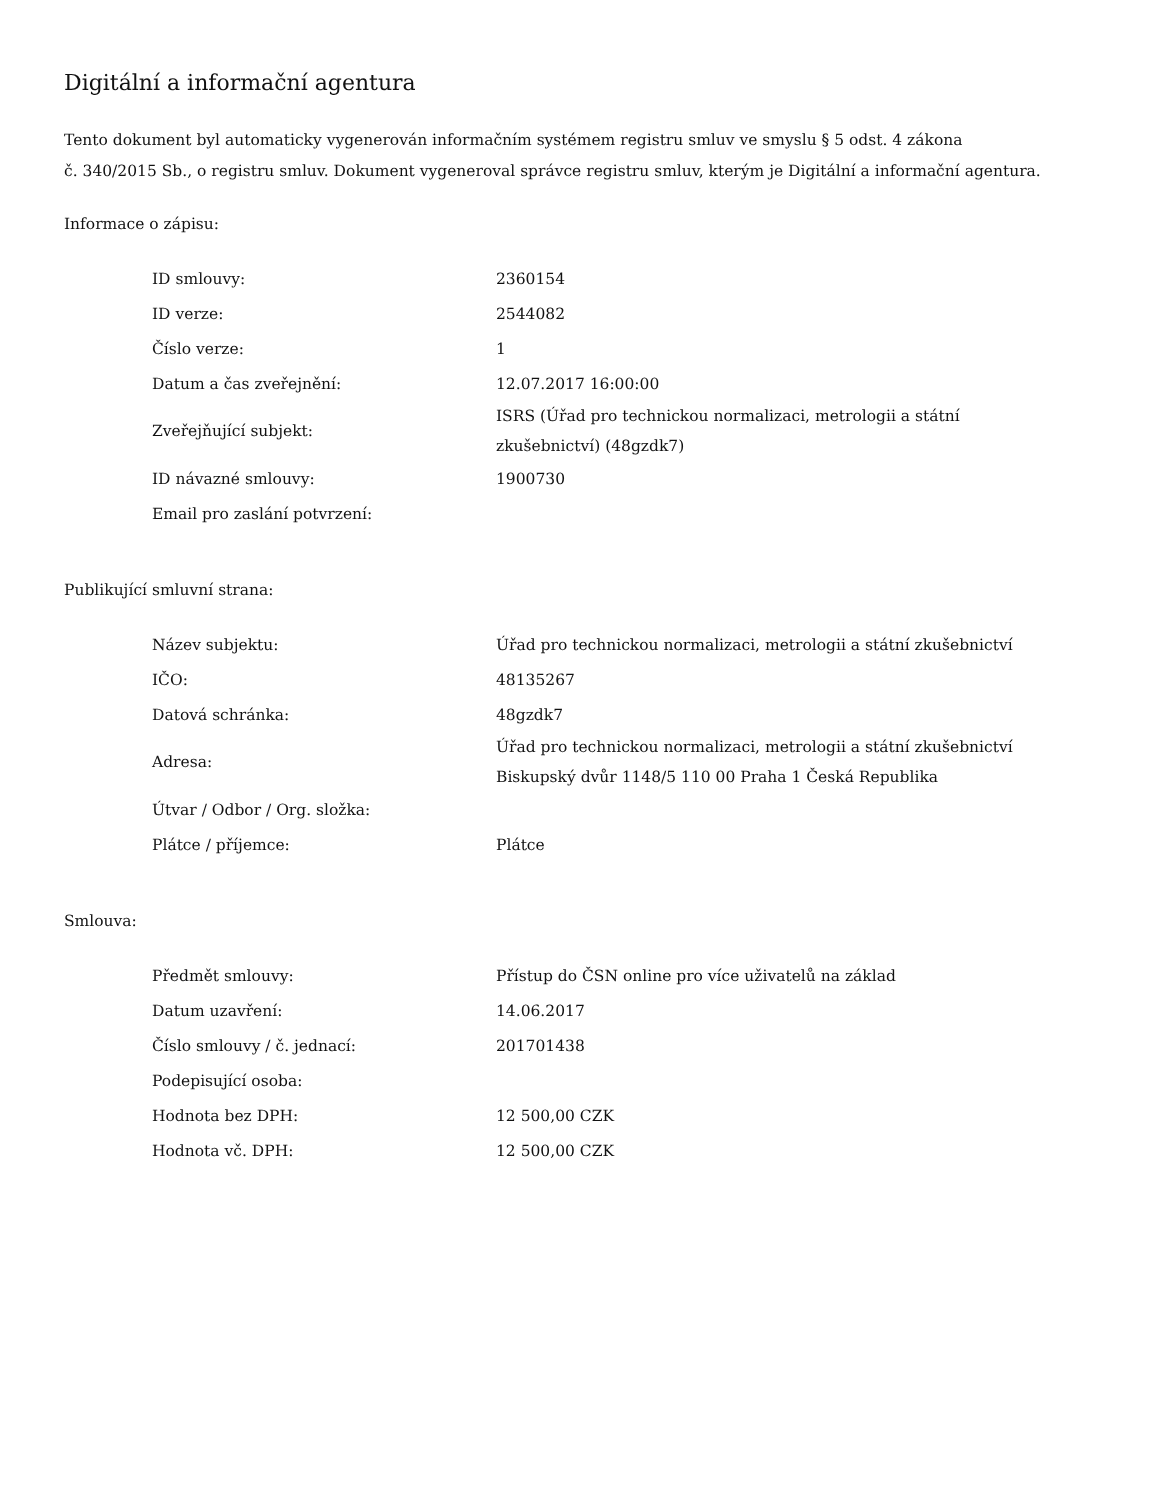Digitální a informační agentura
Tento dokument byl automaticky vygenerován informačním systémem registru smluv ve smyslu § 5 odst. 4 zákona
č. 340/2015 Sb., o registru smluv. Dokument vygeneroval správce registru smluv, kterým je Digitální a informační agentura.
Informace o zápisu:
| ID smlouvy: | 2360154 |
| ID verze: | 2544082 |
| Číslo verze: | 1 |
| Datum a čas zveřejnění: | 12.07.2017 16:00:00 |
| Zveřejňující subjekt: | ISRS (Úřad pro technickou normalizaci, metrologii a státní zkušebnictví) (48gzdk7) |
| ID návazné smlouvy: | 1900730 |
| Email pro zaslání potvrzení: | |
Publikující smluvní strana:
| Název subjektu: | Úřad pro technickou normalizaci, metrologii a státní zkušebnictví |
| IČO: | 48135267 |
| Datová schránka: | 48gzdk7 |
| Adresa: | Úřad pro technickou normalizaci, metrologii a státní zkušebnictví Biskupský dvůr 1148/5 110 00 Praha 1 Česká Republika |
| Útvar / Odbor / Org. složka: | |
| Plátce / příjemce: | Plátce |
Smlouva:
| Předmět smlouvy: | Přístup do ČSN online pro více uživatelů na základ |
| Datum uzavření: | 14.06.2017 |
| Číslo smlouvy / č. jednací: | 201701438 |
| Podepisující osoba: | |
| Hodnota bez DPH: | 12 500,00 CZK |
| Hodnota vč. DPH: | 12 500,00 CZK |